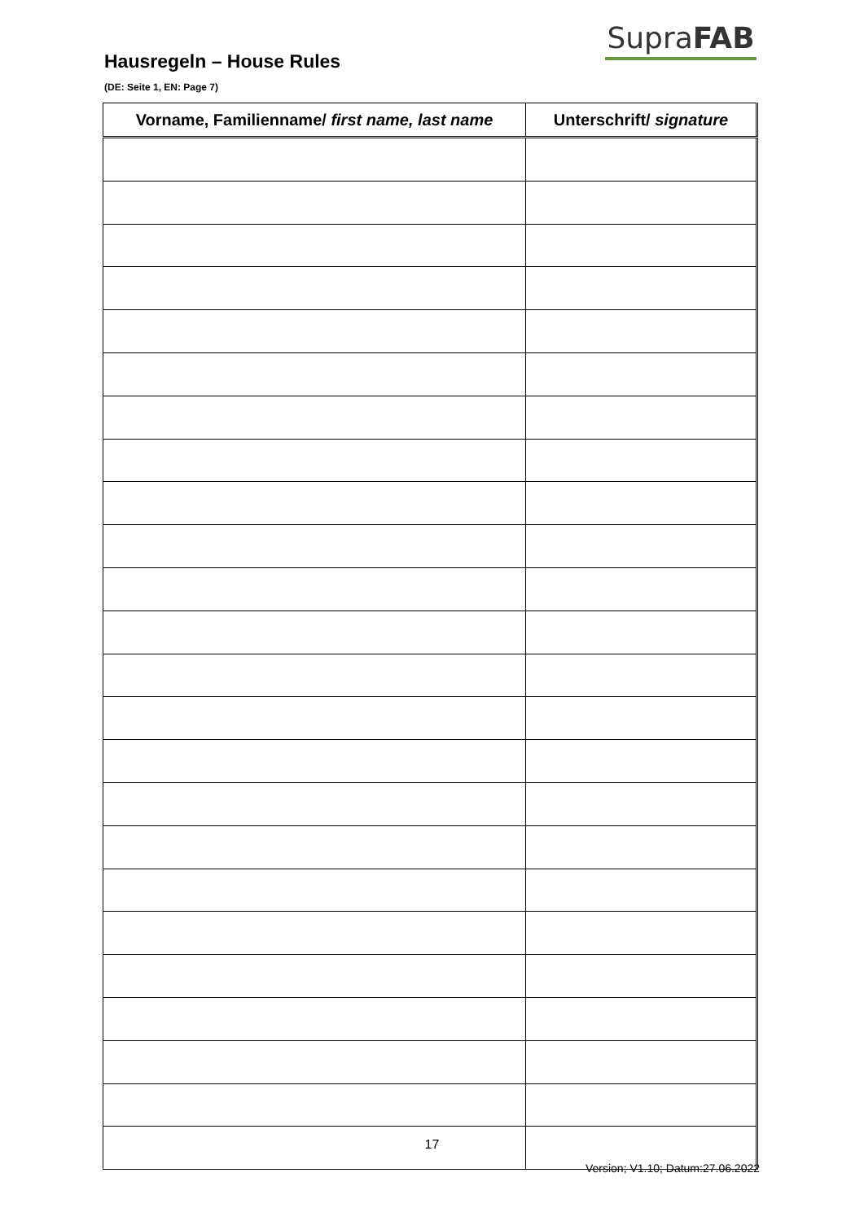SupraFAB
Hausregeln – House Rules
(DE: Seite 1, EN: Page 7)
| Vorname, Familienname/ first name, last name | Unterschrift/ signature |
| --- | --- |
17
Version; V1.10; Datum:27.06.2022